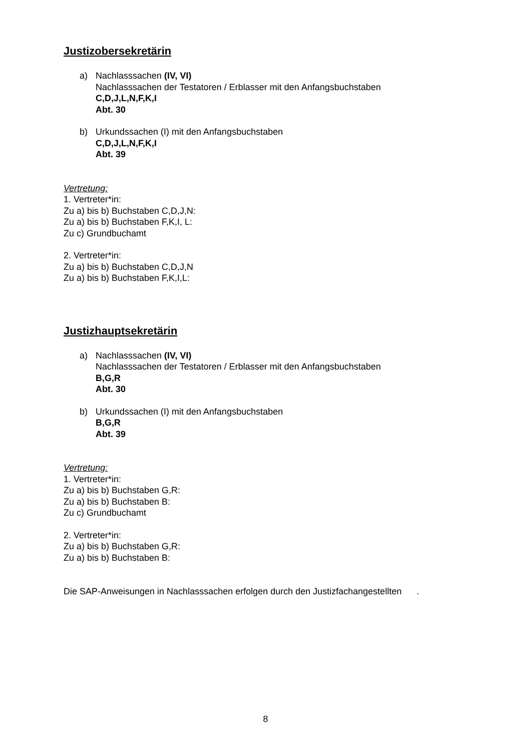Justizobersekretärin
a) Nachlasssachen (IV, VI)
Nachlasssachen der Testatoren / Erblasser mit den Anfangsbuchstaben
C,D,J,L,N,F,K,I
Abt. 30
b) Urkundssachen (I) mit den Anfangsbuchstaben
C,D,J,L,N,F,K,I
Abt. 39
Vertretung:
1. Vertreter*in:
Zu a) bis b) Buchstaben C,D,J,N:
Zu a) bis b) Buchstaben F,K,I, L:
Zu c) Grundbuchamt
2. Vertreter*in:
Zu a) bis b) Buchstaben C,D,J,N
Zu a) bis b) Buchstaben F,K,I,L:
Justizhauptsekretärin
a) Nachlasssachen (IV, VI)
Nachlasssachen der Testatoren / Erblasser mit den Anfangsbuchstaben
B,G,R
Abt. 30
b) Urkundssachen (I) mit den Anfangsbuchstaben
B,G,R
Abt. 39
Vertretung:
1. Vertreter*in:
Zu a) bis b) Buchstaben G,R:
Zu a) bis b) Buchstaben B:
Zu c) Grundbuchamt
2. Vertreter*in:
Zu a) bis b) Buchstaben G,R:
Zu a) bis b) Buchstaben B:
Die SAP-Anweisungen in Nachlasssachen erfolgen durch den Justizfachangestellten .
8